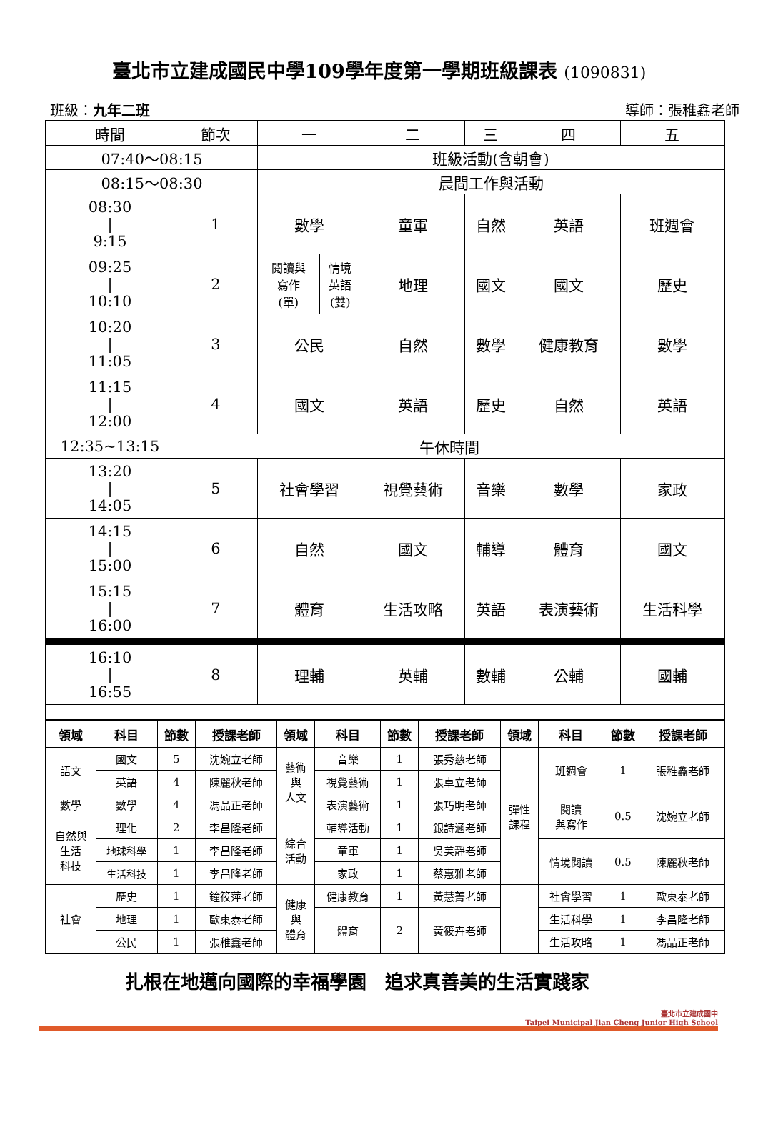臺北市立建成國民中學109學年度第一學期班級課表 (1090831)
班級：九年二班 導師：張稚鑫老師
| 時間 | 節次 | 一 | | 二 | 三 | 四 | 五 |
| 07:40～08:15 | | 班級活動(含朝會) | | | | | |
| 08:15～08:30 | | 晨間工作與活動 | | | | | |
| 08:30 / 9:15 | 1 | 數學 | | 童軍 | 自然 | 英語 | 班週會 |
| 09:25 / 10:10 | 2 | 閱讀與 寫作 (單) | 情境 英語 (雙) | 地理 | 國文 | 國文 | 歷史 |
| 10:20 / 11:05 | 3 | 公民 | | 自然 | 數學 | 健康教育 | 數學 |
| 11:15 / 12:00 | 4 | 國文 | | 英語 | 歷史 | 自然 | 英語 |
| 12:35~13:15 | 午休時間 | | | | | | |
| 13:20 / 14:05 | 5 | 社會學習 | | 視覺藝術 | 音樂 | 數學 | 家政 |
| 14:15 / 15:00 | 6 | 自然 | | 國文 | 輔導 | 體育 | 國文 |
| 15:15 / 16:00 | 7 | 體育 | | 生活攻略 | 英語 | 表演藝術 | 生活科學 |
| 16:10 / 16:55 | 8 | 理輔 | | 英輔 | 數輔 | 公輔 | 國輔 |
| 領域 | 科目 | 節數 | 授課老師 | 領域 | 科目 | 節數 | 授課老師 | 領域 | 科目 | 節數 | 授課老師 |
| --- | --- | --- | --- | --- | --- | --- | --- | --- | --- | --- | --- |
| 語文 | 國文 | 5 | 沈婉立老師 | 藝術 與 人文 | 音樂 | 1 | 張秀慈老師 | 彈性 課程 | 班週會 | 1 | 張稚鑫老師 |
| | 英語 | 4 | 陳麗秋老師 | | 視覺藝術 | 1 | 張卓立老師 | | | | |
| 數學 | 數學 | 4 | 馮品正老師 | | 表演藝術 | 1 | 張巧明老師 | | 閱讀 與寫作 | 0.5 | 沈婉立老師 |
| 自然與 生活 科技 | 理化 | 2 | 李昌隆老師 | 綜合 活動 | 輔導活動 | 1 | 銀詩涵老師 | | | | |
| | 地球科學 | 1 | 李昌隆老師 | | 童軍 | 1 | 吳美靜老師 | | 情境閱讀 | 0.5 | 陳麗秋老師 |
| | 生活科技 | 1 | 李昌隆老師 | | 家政 | 1 | 蔡惠雅老師 | | | | |
| 社會 | 歷史 | 1 | 鐘筱萍老師 | 健康 與 體育 | 健康教育 | 1 | 黃慧菁老師 | | 社會學習 | 1 | 歐東泰老師 |
| | 地理 | 1 | 歐東泰老師 | | 體育 | 2 | 黃筱卉老師 | | 生活科學 | 1 | 李昌隆老師 |
| | 公民 | 1 | 張稚鑫老師 | | | | | | 生活攻略 | 1 | 馮品正老師 |
扎根在地邁向國際的幸福學園　追求真善美的生活實踐家
臺北市立建成國中
Taipei Municipal Jian Cheng Junior High School